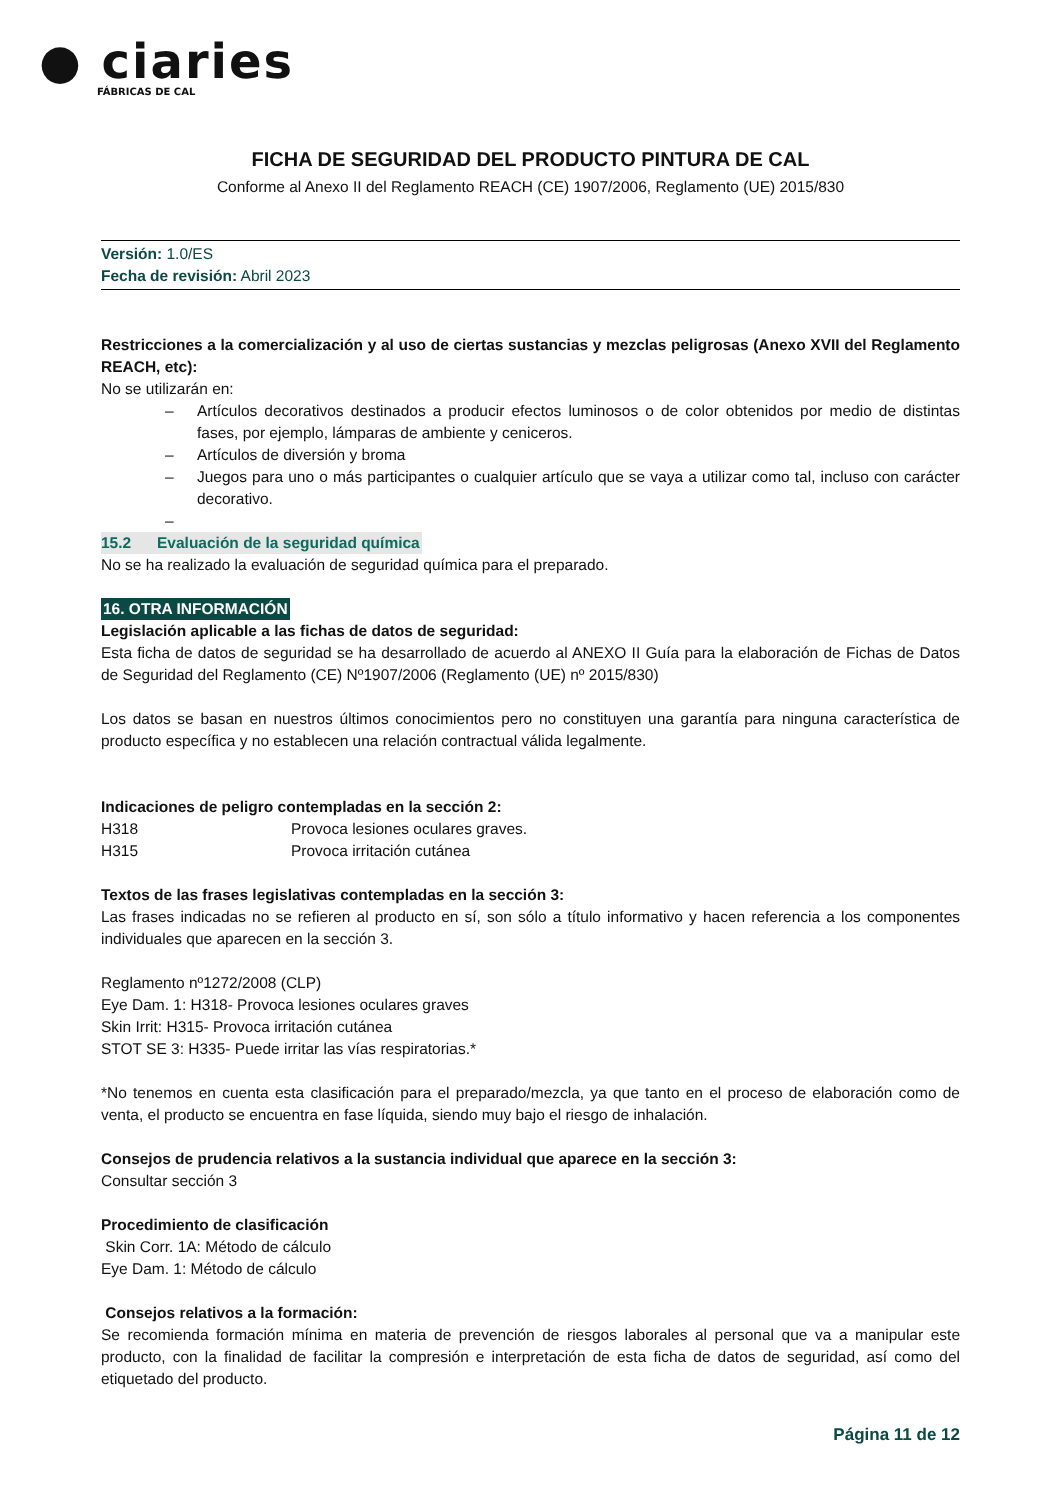● ciaries
FÁBRICAS DE CAL
FICHA DE SEGURIDAD DEL PRODUCTO PINTURA DE CAL
Conforme al Anexo II del Reglamento REACH (CE) 1907/2006, Reglamento (UE) 2015/830
Versión: 1.0/ES
Fecha de revisión: Abril 2023
Restricciones a la comercialización y al uso de ciertas sustancias y mezclas peligrosas (Anexo XVII del Reglamento REACH, etc):
No se utilizarán en:
– Artículos decorativos destinados a producir efectos luminosos o de color obtenidos por medio de distintas fases, por ejemplo, lámparas de ambiente y ceniceros.
– Artículos de diversión y broma
– Juegos para uno o más participantes o cualquier artículo que se vaya a utilizar como tal, incluso con carácter decorativo.
–
15.2 Evaluación de la seguridad química
No se ha realizado la evaluación de seguridad química para el preparado.
16. OTRA INFORMACIÓN
Legislación aplicable a las fichas de datos de seguridad:
Esta ficha de datos de seguridad se ha desarrollado de acuerdo al ANEXO II Guía para la elaboración de Fichas de Datos de Seguridad del Reglamento (CE) Nº1907/2006 (Reglamento (UE) nº 2015/830)
Los datos se basan en nuestros últimos conocimientos pero no constituyen una garantía para ninguna característica de producto específica y no establecen una relación contractual válida legalmente.
Indicaciones de peligro contempladas en la sección 2:
H318 Provoca lesiones oculares graves.
H315 Provoca irritación cutánea
Textos de las frases legislativas contempladas en la sección 3:
Las frases indicadas no se refieren al producto en sí, son sólo a título informativo y hacen referencia a los componentes individuales que aparecen en la sección 3.
Reglamento nº1272/2008 (CLP)
Eye Dam. 1: H318- Provoca lesiones oculares graves
Skin Irrit: H315- Provoca irritación cutánea
STOT SE 3: H335- Puede irritar las vías respiratorias.*
*No tenemos en cuenta esta clasificación para el preparado/mezcla, ya que tanto en el proceso de elaboración como de venta, el producto se encuentra en fase líquida, siendo muy bajo el riesgo de inhalación.
Consejos de prudencia relativos a la sustancia individual que aparece en la sección 3:
Consultar sección 3
Procedimiento de clasificación
Skin Corr. 1A: Método de cálculo
Eye Dam. 1: Método de cálculo
Consejos relativos a la formación:
Se recomienda formación mínima en materia de prevención de riesgos laborales al personal que va a manipular este producto, con la finalidad de facilitar la compresión e interpretación de esta ficha de datos de seguridad, así como del etiquetado del producto.
Página 11 de 12